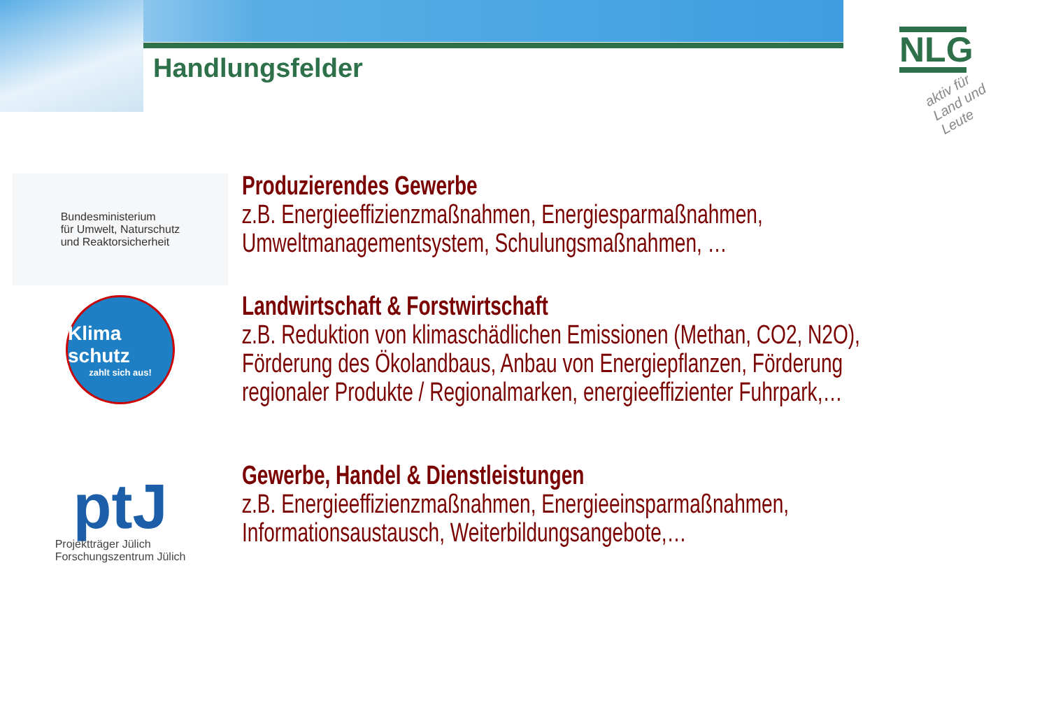Handlungsfelder
NLG
aktiv für Land und Leute
Bundesministerium
für Umwelt, Naturschutz
und Reaktorsicherheit
Produzierendes Gewerbe
z.B. Energieeffizienzmaßnahmen, Energiesparmaßnahmen, Umweltmanagementsystem, Schulungsmaßnahmen, …
Klima schutz
zahlt sich aus!
Landwirtschaft & Forstwirtschaft
z.B. Reduktion von klimaschädlichen Emissionen (Methan, CO2, N2O), Förderung des Ökolandbaus, Anbau von Energiepflanzen, Förderung regionaler Produkte / Regionalmarken, energieeffizienter Fuhrpark,…
ptJ
Projektträger Jülich
Forschungszentrum Jülich
Gewerbe, Handel & Dienstleistungen
z.B. Energieeffizienzmaßnahmen, Energieeinsparmaßnahmen, Informationsaustausch, Weiterbildungsangebote,…